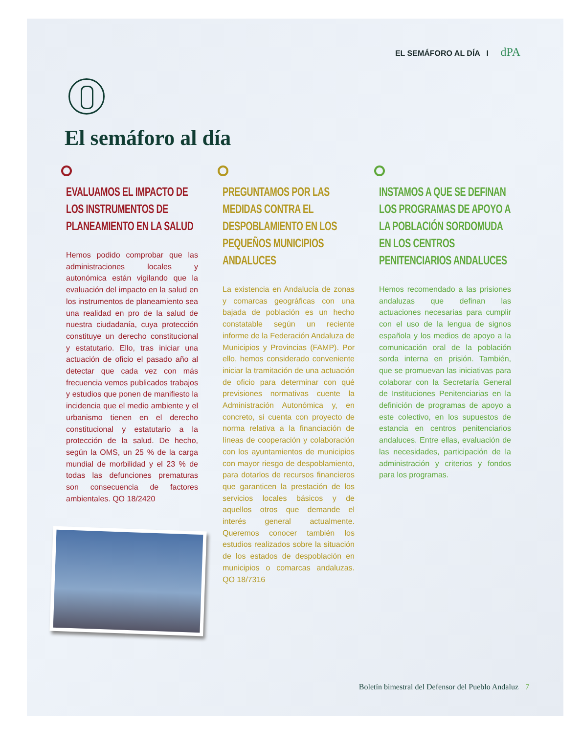EL SEMÁFORO AL DÍA I dPA
El semáforo al día
EVALUAMOS EL IMPACTO DE LOS INSTRUMENTOS DE PLANEAMIENTO EN LA SALUD
Hemos podido comprobar que las administraciones locales y autonómica están vigilando que la evaluación del impacto en la salud en los instrumentos de planeamiento sea una realidad en pro de la salud de nuestra ciudadanía, cuya protección constituye un derecho constitucional y estatutario. Ello, tras iniciar una actuación de oficio el pasado año al detectar que cada vez con más frecuencia vemos publicados trabajos y estudios que ponen de manifiesto la incidencia que el medio ambiente y el urbanismo tienen en el derecho constitucional y estatutario a la protección de la salud. De hecho, según la OMS, un 25 % de la carga mundial de morbilidad y el 23 % de todas las defunciones prematuras son consecuencia de factores ambientales. QO 18/2420
PREGUNTAMOS POR LAS MEDIDAS CONTRA EL DESPOBLAMIENTO EN LOS PEQUEÑOS MUNICIPIOS ANDALUCES
La existencia en Andalucía de zonas y comarcas geográficas con una bajada de población es un hecho constatable según un reciente informe de la Federación Andaluza de Municipios y Provincias (FAMP). Por ello, hemos considerado conveniente iniciar la tramitación de una actuación de oficio para determinar con qué previsiones normativas cuente la Administración Autonómica y, en concreto, si cuenta con proyecto de norma relativa a la financiación de líneas de cooperación y colaboración con los ayuntamientos de municipios con mayor riesgo de despoblamiento, para dotarlos de recursos financieros que garanticen la prestación de los servicios locales básicos y de aquellos otros que demande el interés general actualmente. Queremos conocer también los estudios realizados sobre la situación de los estados de despoblación en municipios o comarcas andaluzas. QO 18/7316
INSTAMOS A QUE SE DEFINAN LOS PROGRAMAS DE APOYO A LA POBLACIÓN SORDOMUDA EN LOS CENTROS PENITENCIARIOS ANDALUCES
Hemos recomendado a las prisiones andaluzas que definan las actuaciones necesarias para cumplir con el uso de la lengua de signos española y los medios de apoyo a la comunicación oral de la población sorda interna en prisión. También, que se promuevan las iniciativas para colaborar con la Secretaría General de Instituciones Penitenciarias en la definición de programas de apoyo a este colectivo, en los supuestos de estancia en centros penitenciarios andaluces. Entre ellas, evaluación de las necesidades, participación de la administración y criterios y fondos para los programas.
Boletín bimestral del Defensor del Pueblo Andaluz 7